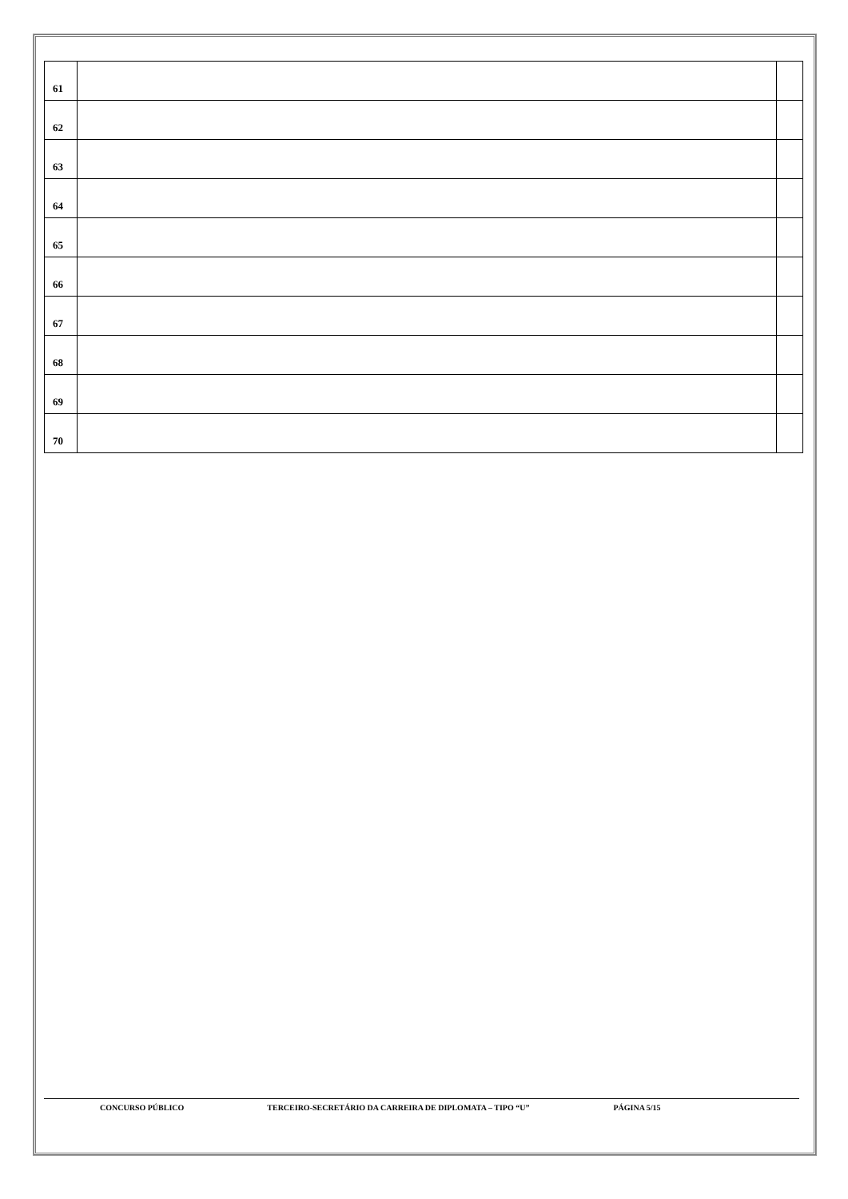| 61 | | |
| 62 | | |
| 63 | | |
| 64 | | |
| 65 | | |
| 66 | | |
| 67 | | |
| 68 | | |
| 69 | | |
| 70 | | |
CONCURSO PÚBLICO TERCEIRO-SECRETÁRIO DA CARREIRA DE DIPLOMATA – TIPO “U” PÁGINA 5/15